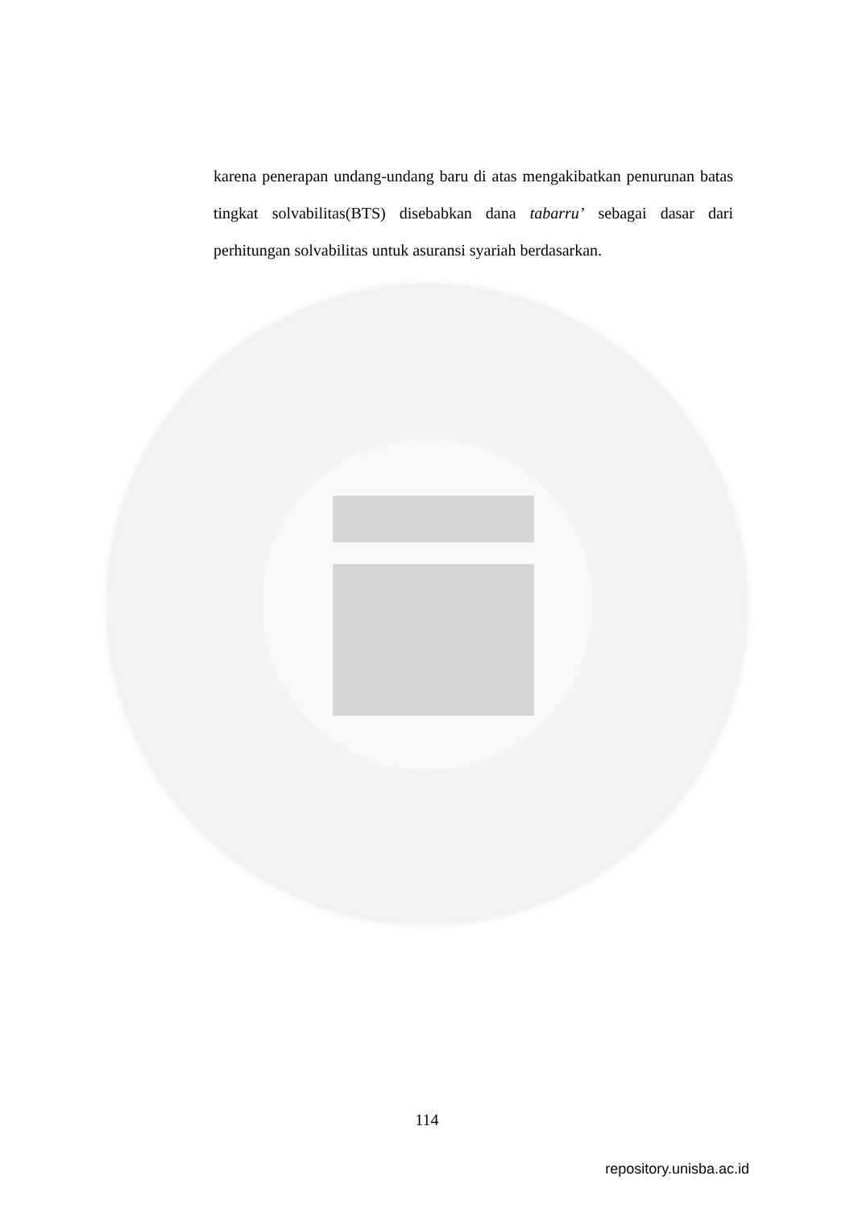karena penerapan undang-undang baru di atas mengakibatkan penurunan batas tingkat solvabilitas(BTS) disebabkan dana tabarru’ sebagai dasar dari perhitungan solvabilitas untuk asuransi syariah berdasarkan.
114
repository.unisba.ac.id